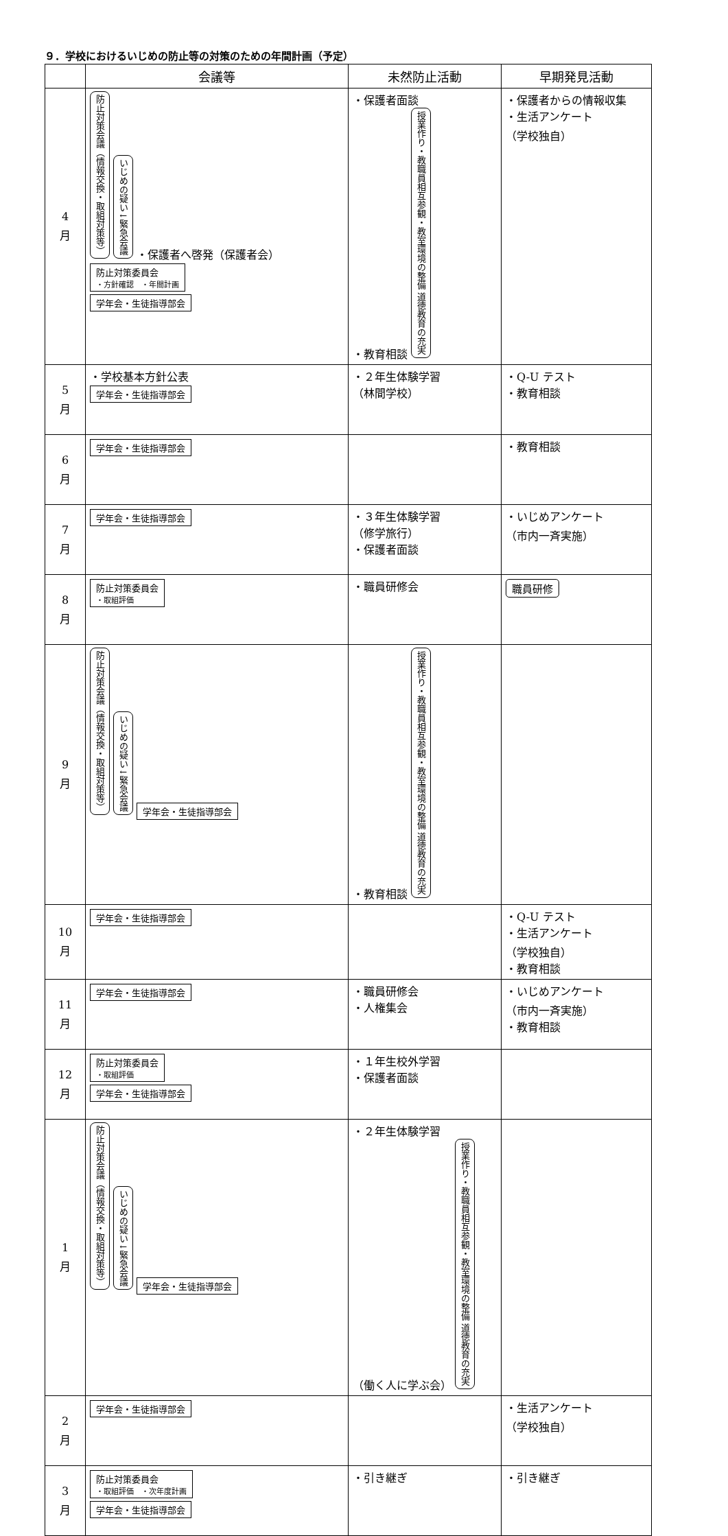９．学校におけるいじめの防止等の対策のための年間計画（予定）
| | 会議等 | 未然防止活動 | 早期発見活動 |
| --- | --- | --- | --- |
| 4 月 | 防止対策会議（情報交換・取組対策等） いじめの疑い↓緊急会議 ・保護者へ啓発（保護者会） 防止対策委員会 ・方針確認 ・年間計画 学年会・生徒指導部会 | ・保護者面談 ・教育相談 授業作り・教職員相互参観・教室環境の整備 道徳教育の充実 | ・保護者からの情報収集 ・生活アンケート （学校独自） |
| 5 月 | ・学校基本方針公表 学年会・生徒指導部会 | ・２年生体験学習 （林間学校） | ・Q-U テスト ・教育相談 |
| 6 月 | 学年会・生徒指導部会 | | ・教育相談 |
| 7 月 | 学年会・生徒指導部会 | ・３年生体験学習 （修学旅行） ・保護者面談 | ・いじめアンケート （市内一斉実施） |
| 8 月 | 防止対策委員会 ・取組評価 | ・職員研修会 | 職員研修 |
| 9 月 | 防止対策会議（情報交換・取組対策等） いじめの疑い↓緊急会議 学年会・生徒指導部会 | ・教育相談 授業作り・教職員相互参観・教室環境の整備 道徳教育の充実 | |
| 10 月 | 学年会・生徒指導部会 | | ・Q-U テスト ・生活アンケート （学校独自） ・教育相談 |
| 11 月 | 学年会・生徒指導部会 | ・職員研修会 ・人権集会 | ・いじめアンケート （市内一斉実施） ・教育相談 |
| 12 月 | 防止対策委員会 ・取組評価 学年会・生徒指導部会 | ・１年生校外学習 ・保護者面談 | |
| 1 月 | 防止対策会議（情報交換・取組対策等） いじめの疑い↓緊急会議 学年会・生徒指導部会 | ・２年生体験学習 （働く人に学ぶ会） 授業作り・教職員相互参観・教室環境の整備 道徳教育の充実 | |
| 2 月 | 学年会・生徒指導部会 | | ・生活アンケート （学校独自） |
| 3 月 | 防止対策委員会 ・取組評価 ・次年度計画 学年会・生徒指導部会 | ・引き継ぎ | ・引き継ぎ |